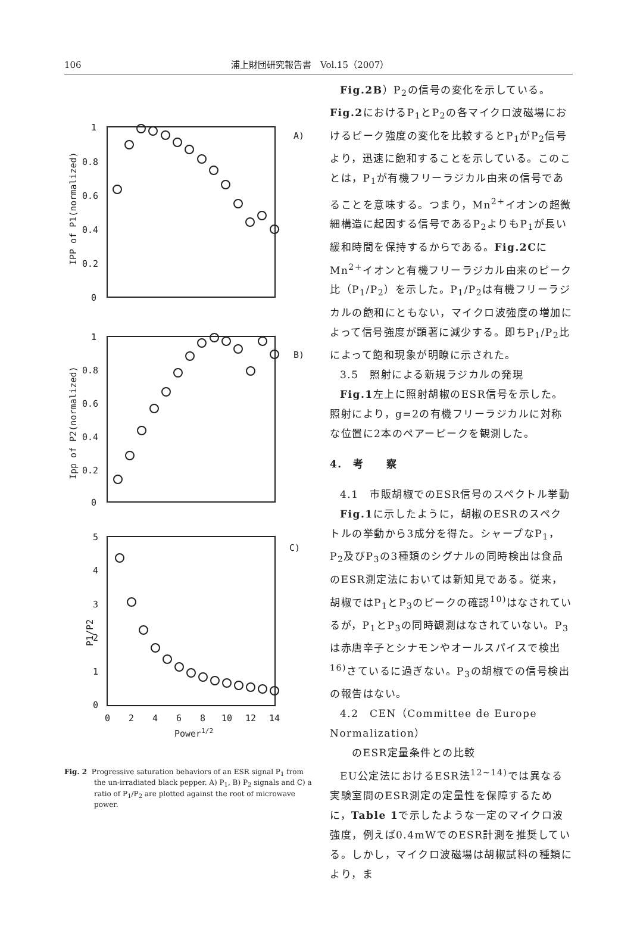106 浦上財団研究報告書　Vol.15（2007）
1
0.8
0.6
0.4
0.2
0
A)
1
0.8
0.6
0.4
0.2
0
B)
5
4
3
2
1
0
C)
0
2
4
6
8
10
12
14
Power1/2
IPP of P1(normalized)
Ipp of P2(normalized)
P1/P2
Fig. 2 Progressive saturation behaviors of an ESR signal P<sub>1</sub> from the un-irradiated black pepper. A) P<sub>1</sub>, B) P<sub>2</sub> signals and C) a ratio of P<sub>1</sub>/P<sub>2</sub> are plotted against the root of microwave power.
Fig.2B）P<sub>2</sub>の信号の変化を示している。Fig.2におけるP<sub>1</sub>とP<sub>2</sub>の各マイクロ波磁場におけるピーク強度の変化を比較するとP<sub>1</sub>がP<sub>2</sub>信号より，迅速に飽和することを示している。このことは，P<sub>1</sub>が有機フリーラジカル由来の信号であることを意味する。つまり，Mn<sup>2+</sup>イオンの超微細構造に起因する信号であるP<sub>2</sub>よりもP<sub>1</sub>が長い緩和時間を保持するからである。Fig.2CにMn<sup>2+</sup>イオンと有機フリーラジカル由来のピーク比（P<sub>1</sub>/P<sub>2</sub>）を示した。P<sub>1</sub>/P<sub>2</sub>は有機フリーラジカルの飽和にともない，マイクロ波強度の増加によって信号強度が顕著に減少する。即ちP<sub>1</sub>/P<sub>2</sub>比によって飽和現象が明瞭に示された。
3.5　照射による新規ラジカルの発現
Fig.1左上に照射胡椒のESR信号を示した。照射により，g=2の有機フリーラジカルに対称な位置に2本のペアーピークを観測した。
4.　考　　察
4.1　市販胡椒でのESR信号のスペクトル挙動
Fig.1に示したように，胡椒のESRのスペクトルの挙動から3成分を得た。シャープなP<sub>1</sub>，P<sub>2</sub>及びP<sub>3</sub>の3種類のシグナルの同時検出は食品のESR測定法においては新知見である。従来，胡椒ではP<sub>1</sub>とP<sub>3</sub>のピークの確認<sup>10)</sup>はなされているが，P<sub>1</sub>とP<sub>3</sub>の同時観測はなされていない。P<sub>3</sub>は赤唐辛子とシナモンやオールスパイスで検出<sup>16)</sup>さているに過ぎない。P<sub>3</sub>の胡椒での信号検出の報告はない。
4.2　CEN（Committee de Europe Normalization）
　　のESR定量条件との比較
EU公定法におけるESR法<sup>12~14)</sup>では異なる実験室間のESR測定の定量性を保障するために，Table 1で示したような一定のマイクロ波強度，例えば0.4mWでのESR計測を推奨している。しかし，マイクロ波磁場は胡椒試料の種類により，ま